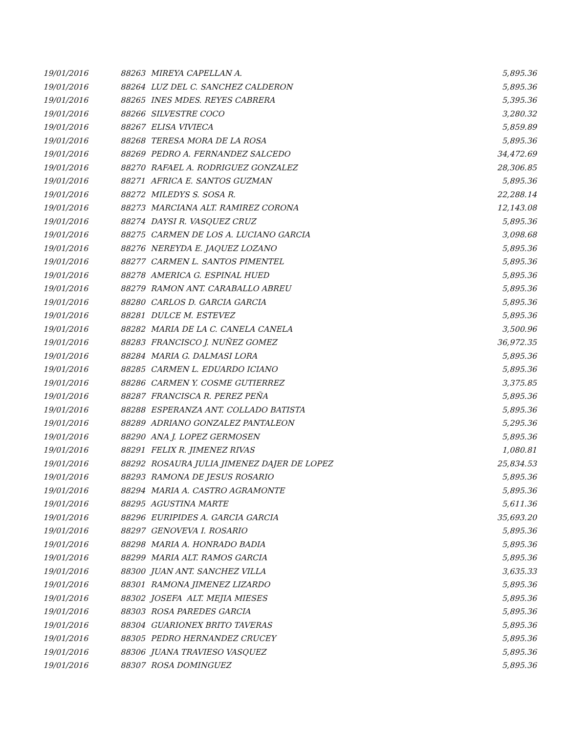| 19/01/2016 | 88263 | MIREYA CAPELLAN A. | 5,895.36 |
| 19/01/2016 | 88264 | LUZ DEL C. SANCHEZ CALDERON | 5,895.36 |
| 19/01/2016 | 88265 | INES MDES. REYES CABRERA | 5,395.36 |
| 19/01/2016 | 88266 | SILVESTRE COCO | 3,280.32 |
| 19/01/2016 | 88267 | ELISA VIVIECA | 5,859.89 |
| 19/01/2016 | 88268 | TERESA MORA DE LA ROSA | 5,895.36 |
| 19/01/2016 | 88269 | PEDRO A. FERNANDEZ SALCEDO | 34,472.69 |
| 19/01/2016 | 88270 | RAFAEL A. RODRIGUEZ GONZALEZ | 28,306.85 |
| 19/01/2016 | 88271 | AFRICA E. SANTOS GUZMAN | 5,895.36 |
| 19/01/2016 | 88272 | MILEDYS S. SOSA R. | 22,288.14 |
| 19/01/2016 | 88273 | MARCIANA ALT. RAMIREZ CORONA | 12,143.08 |
| 19/01/2016 | 88274 | DAYSI R. VASQUEZ CRUZ | 5,895.36 |
| 19/01/2016 | 88275 | CARMEN DE LOS A. LUCIANO GARCIA | 3,098.68 |
| 19/01/2016 | 88276 | NEREYDA E. JAQUEZ LOZANO | 5,895.36 |
| 19/01/2016 | 88277 | CARMEN L. SANTOS PIMENTEL | 5,895.36 |
| 19/01/2016 | 88278 | AMERICA G. ESPINAL HUED | 5,895.36 |
| 19/01/2016 | 88279 | RAMON ANT. CARABALLO ABREU | 5,895.36 |
| 19/01/2016 | 88280 | CARLOS D. GARCIA GARCIA | 5,895.36 |
| 19/01/2016 | 88281 | DULCE M. ESTEVEZ | 5,895.36 |
| 19/01/2016 | 88282 | MARIA DE LA C. CANELA CANELA | 3,500.96 |
| 19/01/2016 | 88283 | FRANCISCO J. NUÑEZ GOMEZ | 36,972.35 |
| 19/01/2016 | 88284 | MARIA G. DALMASI LORA | 5,895.36 |
| 19/01/2016 | 88285 | CARMEN L. EDUARDO ICIANO | 5,895.36 |
| 19/01/2016 | 88286 | CARMEN Y. COSME GUTIERREZ | 3,375.85 |
| 19/01/2016 | 88287 | FRANCISCA R. PEREZ PEÑA | 5,895.36 |
| 19/01/2016 | 88288 | ESPERANZA ANT. COLLADO BATISTA | 5,895.36 |
| 19/01/2016 | 88289 | ADRIANO GONZALEZ PANTALEON | 5,295.36 |
| 19/01/2016 | 88290 | ANA J. LOPEZ GERMOSEN | 5,895.36 |
| 19/01/2016 | 88291 | FELIX R. JIMENEZ RIVAS | 1,080.81 |
| 19/01/2016 | 88292 | ROSAURA JULIA JIMENEZ DAJER DE LOPEZ | 25,834.53 |
| 19/01/2016 | 88293 | RAMONA DE JESUS ROSARIO | 5,895.36 |
| 19/01/2016 | 88294 | MARIA A. CASTRO AGRAMONTE | 5,895.36 |
| 19/01/2016 | 88295 | AGUSTINA MARTE | 5,611.36 |
| 19/01/2016 | 88296 | EURIPIDES A. GARCIA GARCIA | 35,693.20 |
| 19/01/2016 | 88297 | GENOVEVA I. ROSARIO | 5,895.36 |
| 19/01/2016 | 88298 | MARIA A. HONRADO BADIA | 5,895.36 |
| 19/01/2016 | 88299 | MARIA ALT. RAMOS GARCIA | 5,895.36 |
| 19/01/2016 | 88300 | JUAN ANT. SANCHEZ VILLA | 3,635.33 |
| 19/01/2016 | 88301 | RAMONA JIMENEZ LIZARDO | 5,895.36 |
| 19/01/2016 | 88302 | JOSEFA ALT. MEJIA MIESES | 5,895.36 |
| 19/01/2016 | 88303 | ROSA PAREDES GARCIA | 5,895.36 |
| 19/01/2016 | 88304 | GUARIONEX BRITO TAVERAS | 5,895.36 |
| 19/01/2016 | 88305 | PEDRO HERNANDEZ CRUCEY | 5,895.36 |
| 19/01/2016 | 88306 | JUANA TRAVIESO VASQUEZ | 5,895.36 |
| 19/01/2016 | 88307 | ROSA DOMINGUEZ | 5,895.36 |